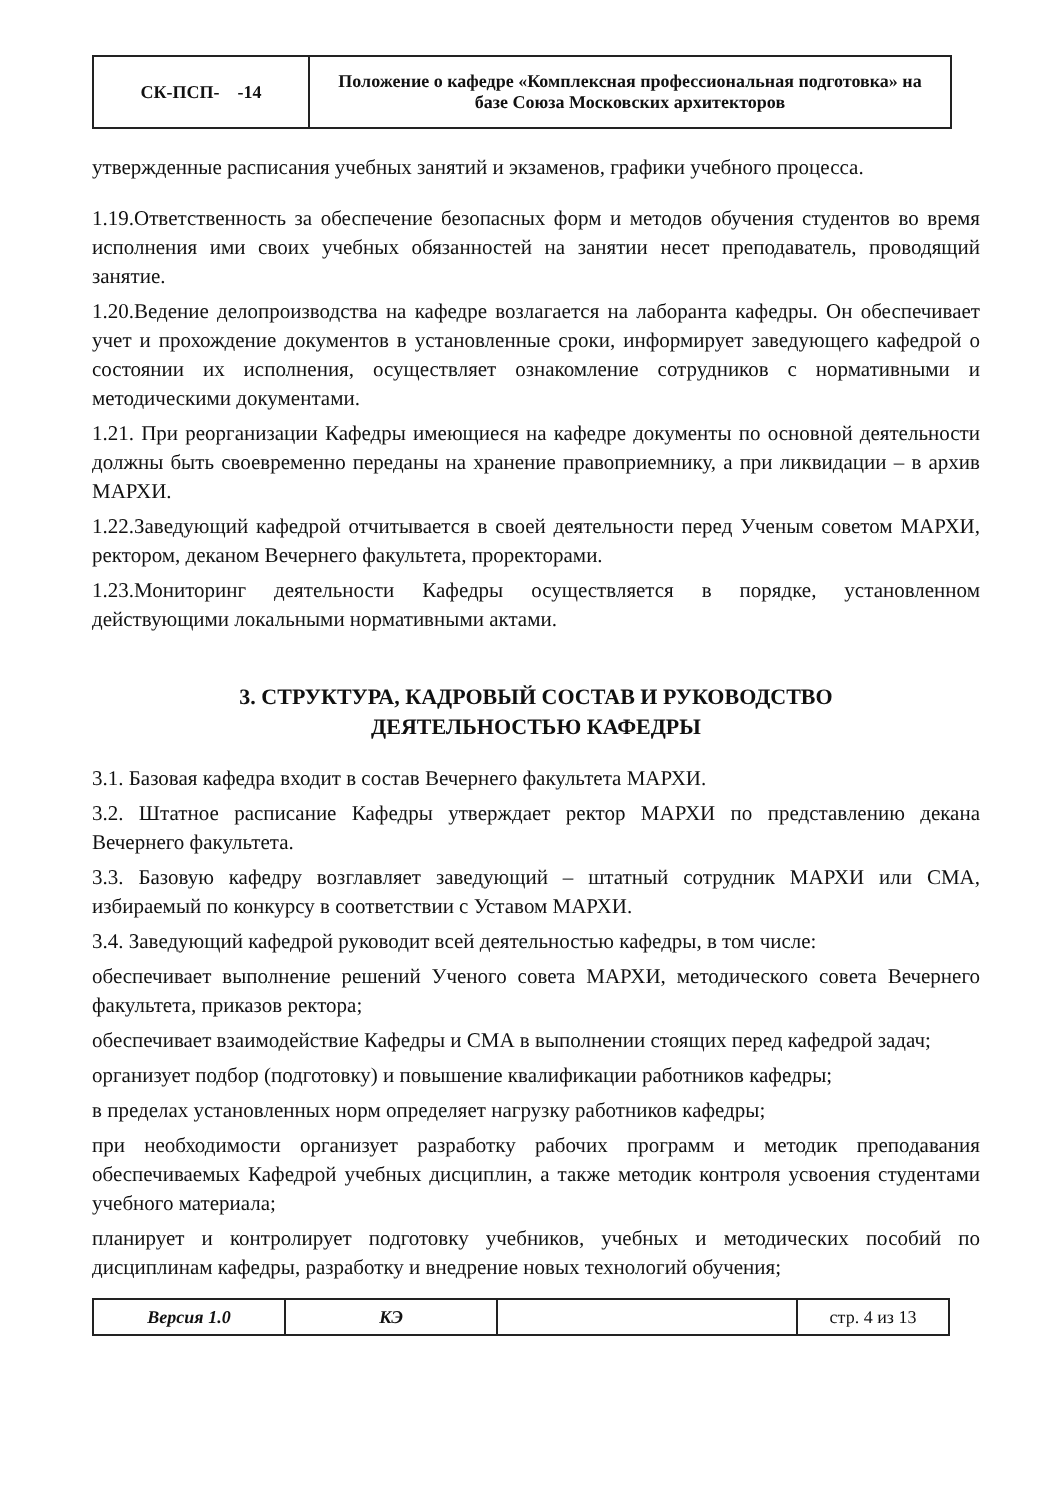| СК-ПСП- -14 | Положение о кафедре «Комплексная профессиональная подготовка» на базе Союза Московских архитекторов |
утвержденные расписания учебных занятий и экзаменов, графики учебного процесса.
1.19.Ответственность за обеспечение безопасных форм и методов обучения студентов во время исполнения ими своих учебных обязанностей на занятии несет преподаватель, проводящий занятие.
1.20.Ведение делопроизводства на кафедре возлагается на лаборанта кафедры. Он обеспечивает учет и прохождение документов в установленные сроки, информирует заведующего кафедрой о состоянии их исполнения, осуществляет ознакомление сотрудников с нормативными и методическими документами.
1.21. При реорганизации Кафедры имеющиеся на кафедре документы по основной деятельности должны быть своевременно переданы на хранение правоприемнику, а при ликвидации – в архив МАРХИ.
1.22.Заведующий кафедрой отчитывается в своей деятельности перед Ученым советом МАРХИ, ректором, деканом Вечернего факультета, проректорами.
1.23.Мониторинг деятельности Кафедры осуществляется в порядке, установленном действующими локальными нормативными актами.
3. СТРУКТУРА, КАДРОВЫЙ СОСТАВ И РУКОВОДСТВО
ДЕЯТЕЛЬНОСТЬЮ КАФЕДРЫ
3.1. Базовая кафедра входит в состав Вечернего факультета МАРХИ.
3.2. Штатное расписание Кафедры утверждает ректор МАРХИ по представлению декана Вечернего факультета.
3.3. Базовую кафедру возглавляет заведующий – штатный сотрудник МАРХИ или СМА, избираемый по конкурсу в соответствии с Уставом МАРХИ.
3.4. Заведующий кафедрой руководит всей деятельностью кафедры, в том числе:
обеспечивает выполнение решений Ученого совета МАРХИ, методического совета Вечернего факультета, приказов ректора;
обеспечивает взаимодействие Кафедры и СМА в выполнении стоящих перед кафедрой задач;
организует подбор (подготовку) и повышение квалификации работников кафедры;
в пределах установленных норм определяет нагрузку работников кафедры;
при необходимости организует разработку рабочих программ и методик преподавания обеспечиваемых Кафедрой учебных дисциплин, а также методик контроля усвоения студентами учебного материала;
планирует и контролирует подготовку учебников, учебных и методических пособий по дисциплинам кафедры, разработку и внедрение новых технологий обучения;
| Версия 1.0 | КЭ | | стр. 4 из 13 |